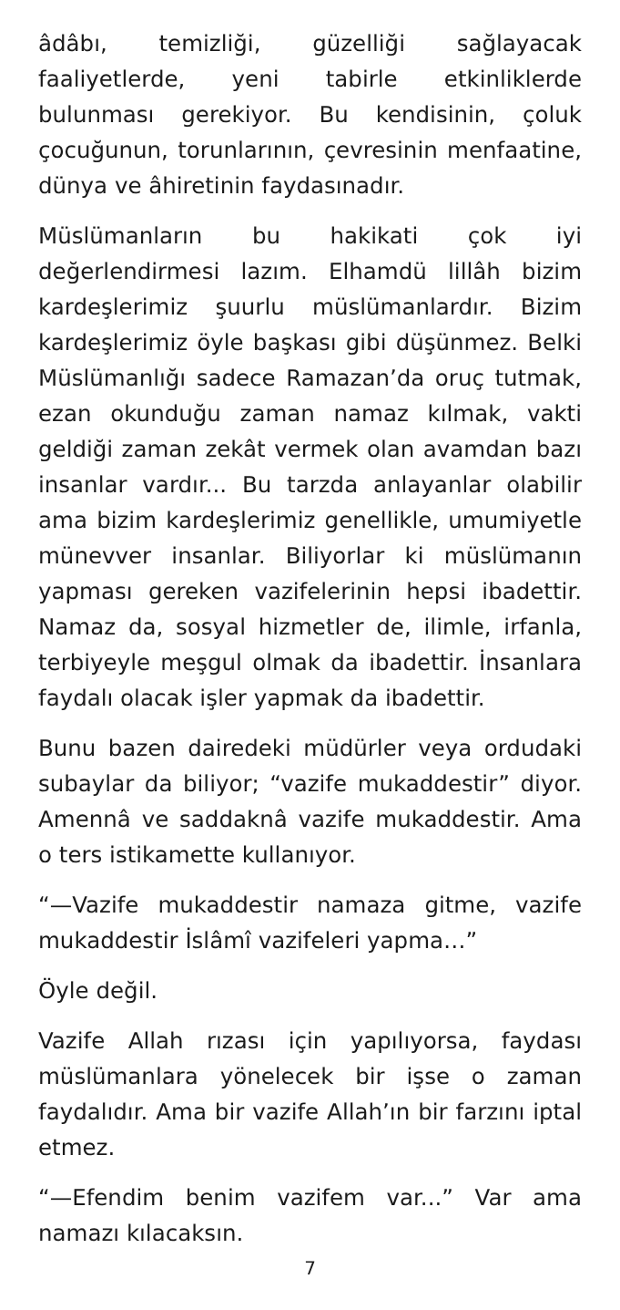âdâbı, temizliği, güzelliği sağlayacak faaliyetlerde, yeni tabirle etkinliklerde bulunması gerekiyor. Bu kendisinin, çoluk çocuğunun, torunlarının, çevresinin menfaatine, dünya ve âhiretinin faydasınadır.
Müslümanların bu hakikati çok iyi değerlendirmesi lazım. Elhamdü lillâh bizim kardeşlerimiz şuurlu müslümanlardır. Bizim kardeşlerimiz öyle başkası gibi düşünmez. Belki Müslümanlığı sadece Ramazan’da oruç tutmak, ezan okunduğu zaman namaz kılmak, vakti geldiği zaman zekât vermek olan avamdan bazı insanlar vardır... Bu tarzda anlayanlar olabilir ama bizim kardeşlerimiz genellikle, umumiyetle münevver insanlar. Biliyorlar ki müslümanın yapması gereken vazifelerinin hepsi ibadettir. Namaz da, sosyal hizmetler de, ilimle, irfanla, terbiyeyle meşgul olmak da ibadettir. İnsanlara faydalı olacak işler yapmak da ibadettir.
Bunu bazen dairedeki müdürler veya ordudaki subaylar da biliyor; “vazife mukaddestir” diyor. Amennâ ve saddaknâ vazife mukaddestir. Ama o ters istikamette kullanıyor.
“—Vazife mukaddestir namaza gitme, vazife mukaddestir İslâmî vazifeleri yapma…”
Öyle değil.
Vazife Allah rızası için yapılıyorsa, faydası müslümanlara yönelecek bir işse o zaman faydalıdır. Ama bir vazife Allah’ın bir farzını iptal etmez.
“—Efendim benim vazifem var...” Var ama namazı kılacaksın.
7